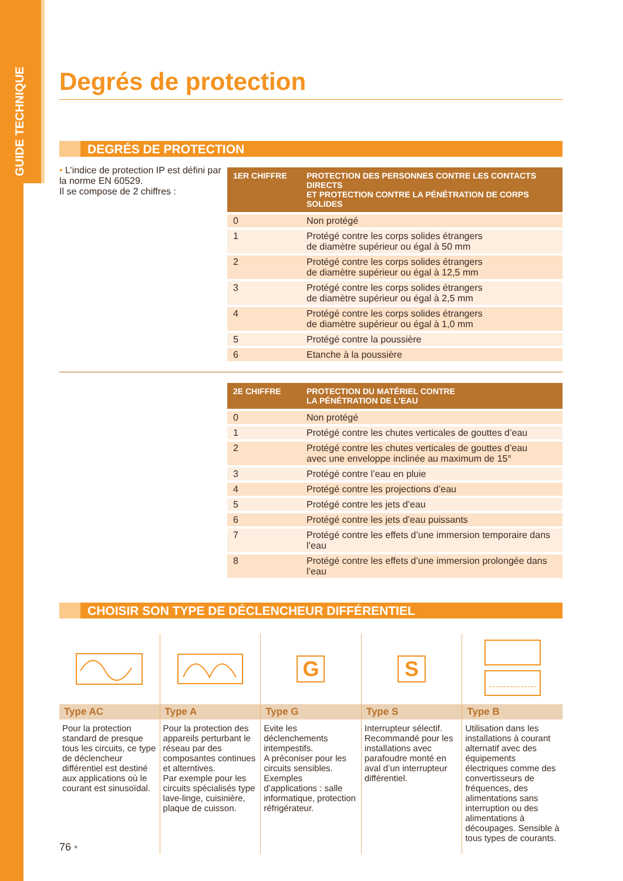GUIDE TECHNIQUE
Degrés de protection
DEGRÉS DE PROTECTION
• L’indice de protection IP est défini par la norme EN 60529.
Il se compose de 2 chiffres :
| 1ER CHIFFRE | PROTECTION DES PERSONNES CONTRE LES CONTACTS DIRECTS ET PROTECTION CONTRE LA PÉNÉTRATION DE CORPS SOLIDES |
| --- | --- |
| 0 | Non protégé |
| 1 | Protégé contre les corps solides étrangers de diamètre supérieur ou égal à 50 mm |
| 2 | Protégé contre les corps solides étrangers de diamètre supérieur ou égal à 12,5 mm |
| 3 | Protégé contre les corps solides étrangers de diamètre supérieur ou égal à 2,5 mm |
| 4 | Protégé contre les corps solides étrangers de diamètre supérieur ou égal à 1,0 mm |
| 5 | Protégé contre la poussière |
| 6 | Etanche à la poussière |
| 2E CHIFFRE | PROTECTION DU MATÉRIEL CONTRE LA PÉNÉTRATION DE L’EAU |
| --- | --- |
| 0 | Non protégé |
| 1 | Protégé contre les chutes verticales de gouttes d’eau |
| 2 | Protégé contre les chutes verticales de gouttes d’eau avec une enveloppe inclinée au maximum de 15° |
| 3 | Protégé contre l’eau en pluie |
| 4 | Protégé contre les projections d’eau |
| 5 | Protégé contre les jets d’eau |
| 6 | Protégé contre les jets d’eau puissants |
| 7 | Protégé contre les effets d’une immersion temporaire dans l’eau |
| 8 | Protégé contre les effets d’une immersion prolongée dans l’eau |
CHOISIR SON TYPE DE DÉCLENCHEUR DIFFÉRENTIEL
Type AC
Pour la protection standard de presque tous les circuits, ce type de déclencheur différentiel est destiné aux applications où le courant est sinusoïdal.
Type A
Pour la protection des appareils perturbant le réseau par des composantes continues et alterntives.
Par exemple pour les circuits spécialisés type lave-linge, cuisinière, plaque de cuisson.
G
Type G
Evite les déclenchements intempestifs.
A préconiser pour les circuits sensibles.
Exemples d’applications : salle informatique, protection réfrigérateur.
S
Type S
Interrupteur sélectif. Recommandé pour les installations avec parafoudre monté en aval d’un interrupteur différentiel.
Type B
Utilisation dans les installations à courant alternatif avec des équipements électriques comme des convertisseurs de fréquences, des alimentations sans interruption ou des alimentations à découpages. Sensible à tous types de courants.
76 •